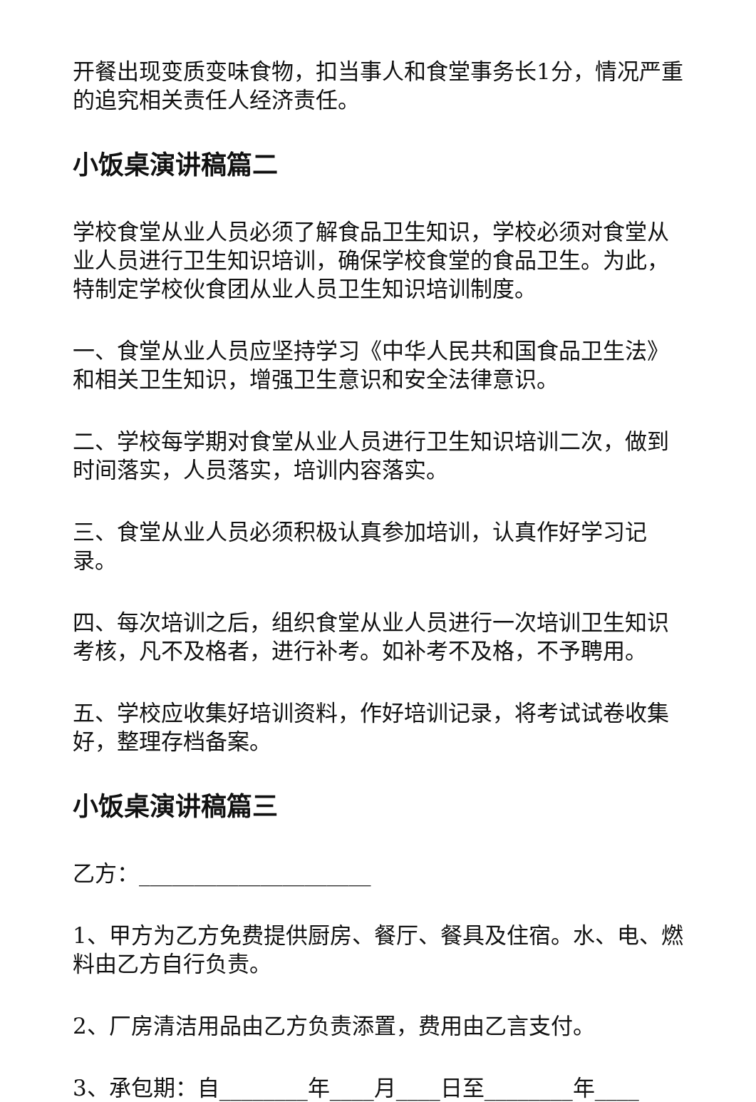开餐出现变质变味食物，扣当事人和食堂事务长1分，情况严重的追究相关责任人经济责任。
小饭桌演讲稿篇二
学校食堂从业人员必须了解食品卫生知识，学校必须对食堂从业人员进行卫生知识培训，确保学校食堂的食品卫生。为此，特制定学校伙食团从业人员卫生知识培训制度。
一、食堂从业人员应坚持学习《中华人民共和国食品卫生法》和相关卫生知识，增强卫生意识和安全法律意识。
二、学校每学期对食堂从业人员进行卫生知识培训二次，做到时间落实，人员落实，培训内容落实。
三、食堂从业人员必须积极认真参加培训，认真作好学习记录。
四、每次培训之后，组织食堂从业人员进行一次培训卫生知识考核，凡不及格者，进行补考。如补考不及格，不予聘用。
五、学校应收集好培训资料，作好培训记录，将考试试卷收集好，整理存档备案。
小饭桌演讲稿篇三
乙方：_____________________
1、甲方为乙方免费提供厨房、餐厅、餐具及住宿。水、电、燃料由乙方自行负责。
2、厂房清洁用品由乙方负责添置，费用由乙言支付。
3、承包期：自________年____月____日至________年____